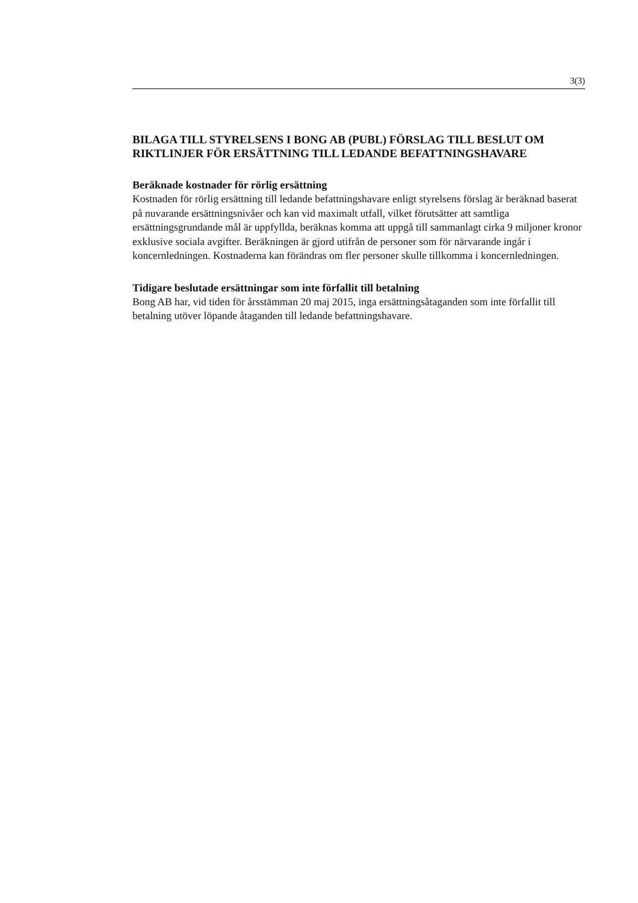3(3)
BILAGA TILL STYRELSENS I BONG AB (PUBL) FÖRSLAG TILL BESLUT OM RIKTLINJER FÖR ERSÄTTNING TILL LEDANDE BEFATTNINGSHAVARE
Beräknade kostnader för rörlig ersättning
Kostnaden för rörlig ersättning till ledande befattningshavare enligt styrelsens förslag är beräknad baserat på nuvarande ersättningsnivåer och kan vid maximalt utfall, vilket förutsätter att samtliga ersättningsgrundande mål är uppfyllda, beräknas komma att uppgå till sammanlagt cirka 9 miljoner kronor exklusive sociala avgifter. Beräkningen är gjord utifrån de personer som för närvarande ingår i koncernledningen. Kostnaderna kan förändras om fler personer skulle tillkomma i koncernledningen.
Tidigare beslutade ersättningar som inte förfallit till betalning
Bong AB har, vid tiden för årsstämman 20 maj 2015, inga ersättningsåtaganden som inte förfallit till betalning utöver löpande åtaganden till ledande befattningshavare.